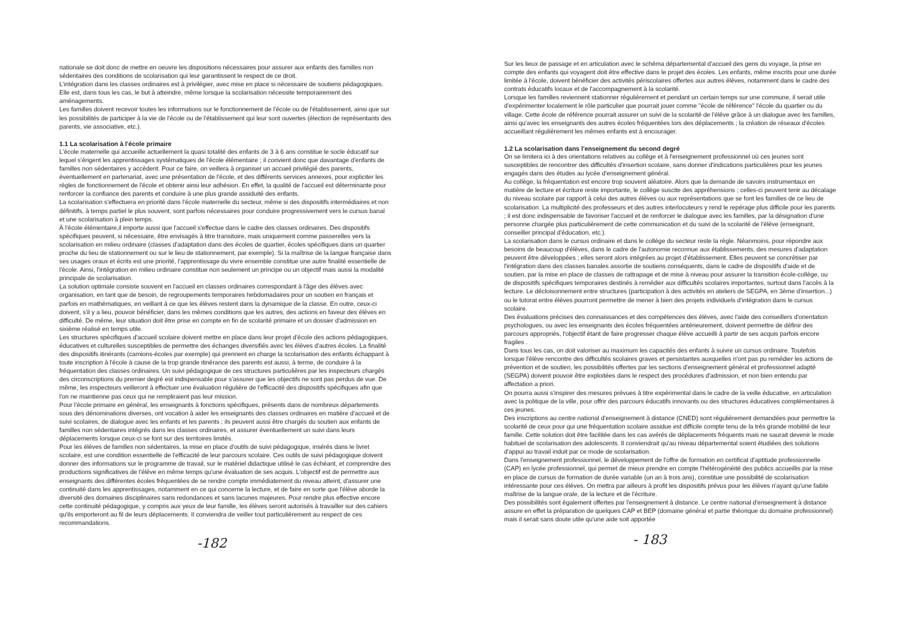nationale se doit donc de mettre en oeuvre les dispositions nécessaires pour assurer aux enfants des familles non sédentaires des conditions de scolarisation qui leur garantissent le respect de ce droit.
L'intégration dans les classes ordinaires est à privilégier, avec mise en place si nécessaire de soutiens pédagogiques. Elle est, dans tous les cas, le but à atteindre, même lorsque la scolarisation nécessite temporairement des aménagements.
Les familles doivent recevoir toutes les informations sur le fonctionnement de l'école ou de l'établissement, ainsi que sur les possibilités de participer à la vie de l'école ou de l'établissement qui leur sont ouvertes (élection de représentants des parents, vie associative, etc.).
1.1 La scolarisation à l'école primaire
L'école maternelle qui accueille actuellement la quasi totalité des enfants de 3 à 6 ans constitue le socle éducatif sur lequel s'érigent les apprentissages systématiques de l'école élémentaire ; il convient donc que davantage d'enfants de familles non sédentaires y accèdent. Pour ce faire, on veillera à organiser un accueil privilégié des parents, éventuellement en partenariat, avec une présentation de l'école, et des différents services annexes, pour expliciter les règles de fonctionnement de l'école et obtenir ainsi leur adhésion. En effet, la qualité de l'accueil est déterminante pour renforcer la confiance des parents et conduire à une plus grande assiduité des enfants.
La scolarisation s'effectuera en priorité dans l'école maternelle du secteur, même si des dispositifs intermédiaires et non définitifs, à temps partiel le plus souvent, sont parfois nécessaires pour conduire progressivement vers le cursus banal et une scolarisation à plein temps.
À l'école élémentaire,il importe aussi que l'accueil s'effectue dans le cadre des classes ordinaires. Des dispositifs spécifiques peuvent, si nécessaire, être envisagés à titre transitoire, mais uniquement comme passerelles vers la scolarisation en milieu ordinaire (classes d'adaptation dans des écoles de quartier, écoles spécifiques dans un quartier proche du lieu de stationnement ou sur le lieu de stationnement, par exemple). Si la maîtrise de la langue française dans ses usages oraux et écrits est une priorité, l'apprentissage du vivre ensemble constitue une autre finalité essentielle de l'école. Ainsi, l'intégration en milieu ordinaire constitue non seulement un principe ou un objectif mais aussi la modalité principale de scolarisation.
La solution optimale consiste souvent en l'accueil en classes ordinaires correspondant à l'âge des élèves avec organisation, en tant que de besoin, de regroupements temporaires hebdomadaires pour un soutien en français et parfois en mathématiques, en veillant à ce que les élèves restent dans la dynamique de la classe. En outre, ceux-ci doivent, s'il y a lieu, pouvoir bénéficier, dans les mêmes conditions que les autres, des actions en faveur des élèves en difficulté. De même, leur situation doit être prise en compte en fin de scolarité primaire et un dossier d'admission en sixième réalisé en temps utile.
Les structures spécifiques d'accueil scolaire doivent mettre en place dans leur projet d'école des actions pédagogiques, éducatives et culturelles susceptibles de permettre des échanges diversifiés avec les élèves d'autres écoles. La finalité des dispositifs itinérants (camions-écoles par exemple) qui prennent en charge la scolarisation des enfants échappant à toute inscription à l'école à cause de la trop grande itinérance des parents est aussi, à terme, de conduire à la fréquentation des classes ordinaires. Un suivi pédagogique de ces structures particulières par les inspecteurs chargés des circonscriptions du premier degré est indispensable pour s'assurer que les objectifs ne sont pas perdus de vue. De même, les inspecteurs veilleront à effectuer une évaluation régulière de l'efficacité des dispositifs spécifiques afin que l'on ne maintienne pas ceux qui ne rempliraient pas leur mission.
Pour l'école primaire en général, les enseignants à fonctions spécifiques, présents dans de nombreux départements sous des dénominations diverses, ont vocation à aider les enseignants des classes ordinaires en matière d'accueil et de suivi scolaires, de dialogue avec les enfants et les parents ; ils peuvent aussi être chargés du soutien aux enfants de familles non sédentaires intégrés dans les classes ordinaires, et assurer éventuellement un suivi dans leurs déplacements lorsque ceux-ci se font sur des territoires limités.
Pour les élèves de familles non sédentaires, la mise en place d'outils de suivi pédagogique, insérés dans le livret scolaire, est une condition essentielle de l'efficacité de leur parcours scolaire. Ces outils de suivi pédagogique doivent donner des informations sur le programme de travail, sur le matériel didactique utilisé le cas échéant, et comprendre des productions significatives de l'élève en même temps qu'une évaluation de ses acquis. L'objectif est de permettre aux enseignants des différentes écoles fréquentées de se rendre compte immédiatement du niveau atteint, d'assurer une continuité dans les apprentissages, notamment en ce qui concerne la lecture, et de faire en sorte que l'élève aborde la diversité des domaines disciplinaires sans redondances et sans lacunes majeures. Pour rendre plus effective encore cette continuité pédagogique, y compris aux yeux de leur famille, les élèves seront autorisés à travailler sur des cahiers qu'ils emporteront au fil de leurs déplacements. Il conviendra de veiller tout particulièrement au respect de ces recommandations.
-182
Sur les lieux de passage et en articulation avec le schéma départemental d'accueil des gens du voyage, la prise en compte des enfants qui voyagent doit être effective dans le projet des écoles. Les enfants, même inscrits pour une durée limitée à l'école, doivent bénéficier des activités périscolaires offertes aux autres élèves, notamment dans le cadre des contrats éducatifs locaux et de l'accompagnement à la scolarité.
Lorsque les familles reviennent stationner régulièrement et pendant un certain temps sur une commune, il serait utile d'expérimenter localement le rôle particulier que pourrait jouer comme "école de référence" l'école du quartier ou du village. Cette école de référence pourrait assurer un suivi de la scolarité de l'élève grâce à un dialogue avec les familles, ainsi qu'avec les enseignants des autres écoles fréquentées lors des déplacements ; la création de réseaux d'écoles accueillant régulièrement les mêmes enfants est à encourager.
1.2 La scolarisation dans l'enseignement du second degré
On se limitera ici à des orientations relatives au collège et à l'enseignement professionnel où ces jeunes sont susceptibles de rencontrer des difficultés d'insertion scolaire, sans donner d'indications particulières pour les jeunes engagés dans des études au lycée d'enseignement général.
Au collège, la fréquentation est encore trop souvent aléatoire. Alors que la demande de savoirs instrumentaux en matière de lecture et écriture reste importante, le collège suscite des appréhensions ; celles-ci peuvent tenir au décalage du niveau scolaire par rapport à celui des autres élèves ou aux représentations que se font les familles de ce lieu de scolarisation. La multiplicité des professeurs et des autres interlocuteurs y rend le repérage plus difficile pour les parents ; il est donc indispensable de favoriser l'accueil et de renforcer le dialogue avec les familles, par la désignation d'une personne chargée plus particulièrement de cette communication et du suivi de la scolarité de l'élève (enseignant, conseiller principal d'éducation, etc.).
La scolarisation dans le cursus ordinaire et dans le collège du secteur reste la règle. Néanmoins, pour répondre aux besoins de beaucoup d'élèves, dans le cadre de l'autonomie reconnue aux établissements, des mesures d'adaptation peuvent être développées ; elles seront alors intégrées au projet d'établissement. Elles peuvent se concrétiser par l'intégration dans des classes banales assortie de soutiens conséquents, dans le cadre de dispositifs d'aide et de soutien, par la mise en place de classes de rattrapage et de mise à niveau pour assurer la transition école-collège, ou de dispositifs spécifiques temporaires destinés à remédier aux difficultés scolaires importantes, surtout dans l'accès à la lecture. Le décloisonnement entre structures (participation à des activités en ateliers de SEGPA, en 3ème d'insertion...) ou le tutorat entre élèves pourront permettre de mener à bien des projets individuels d'intégration dans le cursus scolaire.
Des évaluations précises des connaissances et des compétences des élèves, avec l'aide des conseillers d'orientation psychologues, ou avec les enseignants des écoles fréquentées antérieurement, doivent permettre de définir des parcours appropriés, l'objectif étant de faire progresser chaque élève accueilli à partir de ses acquis parfois encore fragiles .
Dans tous les cas, on doit valoriser au maximum les capacités des enfants à suivre un cursus ordinaire. Toutefois lorsque l'élève rencontre des difficultés scolaires graves et persistantes auxquelles n'ont pas pu remédier les actions de prévention et de soutien, les possibilités offertes par les sections d'enseignement général et professionnel adapté (SEGPA) doivent pouvoir être exploitées dans le respect des procédures d'admission, et non bien entendu par affectation a priori.
On pourra aussi s'inspirer des mesures prévues à titre expérimental dans le cadre de la veille éducative, en articulation avec la politique de la ville, pour offrir des parcours éducatifs innovants ou des structures éducatives complémentaires à ces jeunes.
Des inscriptions au centre national d'enseignement à distance (CNED) sont régulièrement demandées pour permettre la scolarité de ceux pour qui une fréquentation scolaire assidue est difficile compte tenu de la très grande mobilité de leur famille. Cette solution doit être facilitée dans les cas avérés de déplacements fréquents mais ne saurait devenir le mode habituel de scolarisation des adolescents. Il conviendrait qu'au niveau départemental soient étudiées des solutions d'appui au travail induit par ce mode de scolarisation.
Dans l'enseignement professionnel, le développement de l'offre de formation en certificat d'aptitude professionnelle (CAP) en lycée professionnel, qui permet de mieux prendre en compte l'hétérogénéité des publics accueillis par la mise en place de cursus de formation de durée variable (un an à trois ans), constitue une possibilité de scolarisation intéressante pour ces élèves. On mettra par ailleurs à profit les dispositifs prévus pour les élèves n'ayant qu'une faible maîtrise de la langue orale, de la lecture et de l'écriture.
Des possibilités sont également offertes par l'enseignement à distance. Le centre national d'enseignement à distance assure en effet la préparation de quelques CAP et BEP (domaine général et partie théorique du domaine professionnel) mais il serait sans doute utile qu'une aide soit apportée
- 183